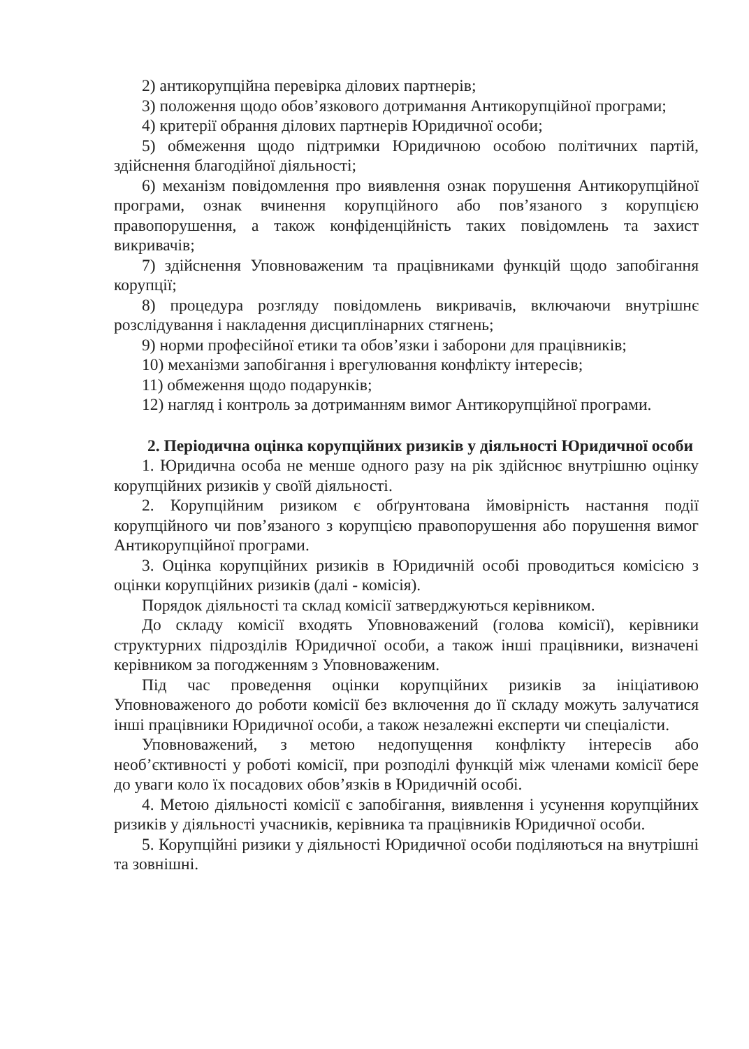2) антикорупційна перевірка ділових партнерів;
3) положення щодо обов’язкового дотримання Антикорупційної програми;
4) критерії обрання ділових партнерів Юридичної особи;
5) обмеження щодо підтримки Юридичною особою політичних партій, здійснення благодійної діяльності;
6) механізм повідомлення про виявлення ознак порушення Антикорупційної програми, ознак вчинення корупційного або пов’язаного з корупцією правопорушення, а також конфіденційність таких повідомлень та захист викривачів;
7) здійснення Уповноваженим та працівниками функцій щодо запобігання корупції;
8) процедура розгляду повідомлень викривачів, включаючи внутрішнє розслідування і накладення дисциплінарних стягнень;
9) норми професійної етики та обов’язки і заборони для працівників;
10) механізми запобігання і врегулювання конфлікту інтересів;
11) обмеження щодо подарунків;
12) нагляд і контроль за дотриманням вимог Антикорупційної програми.
2. Періодична оцінка корупційних ризиків у діяльності Юридичної особи
1. Юридична особа не менше одного разу на рік здійснює внутрішню оцінку корупційних ризиків у своїй діяльності.
2. Корупційним ризиком є обґрунтована ймовірність настання події корупційного чи пов’язаного з корупцією правопорушення або порушення вимог Антикорупційної програми.
3. Оцінка корупційних ризиків в Юридичній особі проводиться комісією з оцінки корупційних ризиків (далі - комісія).
Порядок діяльності та склад комісії затверджуються керівником.
До складу комісії входять Уповноважений (голова комісії), керівники структурних підрозділів Юридичної особи, а також інші працівники, визначені керівником за погодженням з Уповноваженим.
Під час проведення оцінки корупційних ризиків за ініціативою Уповноваженого до роботи комісії без включення до її складу можуть залучатися інші працівники Юридичної особи, а також незалежні експерти чи спеціалісти.
Уповноважений, з метою недопущення конфлікту інтересів або необ’єктивності у роботі комісії, при розподілі функцій між членами комісії бере до уваги коло їх посадових обов’язків в Юридичній особі.
4. Метою діяльності комісії є запобігання, виявлення і усунення корупційних ризиків у діяльності учасників, керівника та працівників Юридичної особи.
5. Корупційні ризики у діяльності Юридичної особи поділяються на внутрішні та зовнішні.